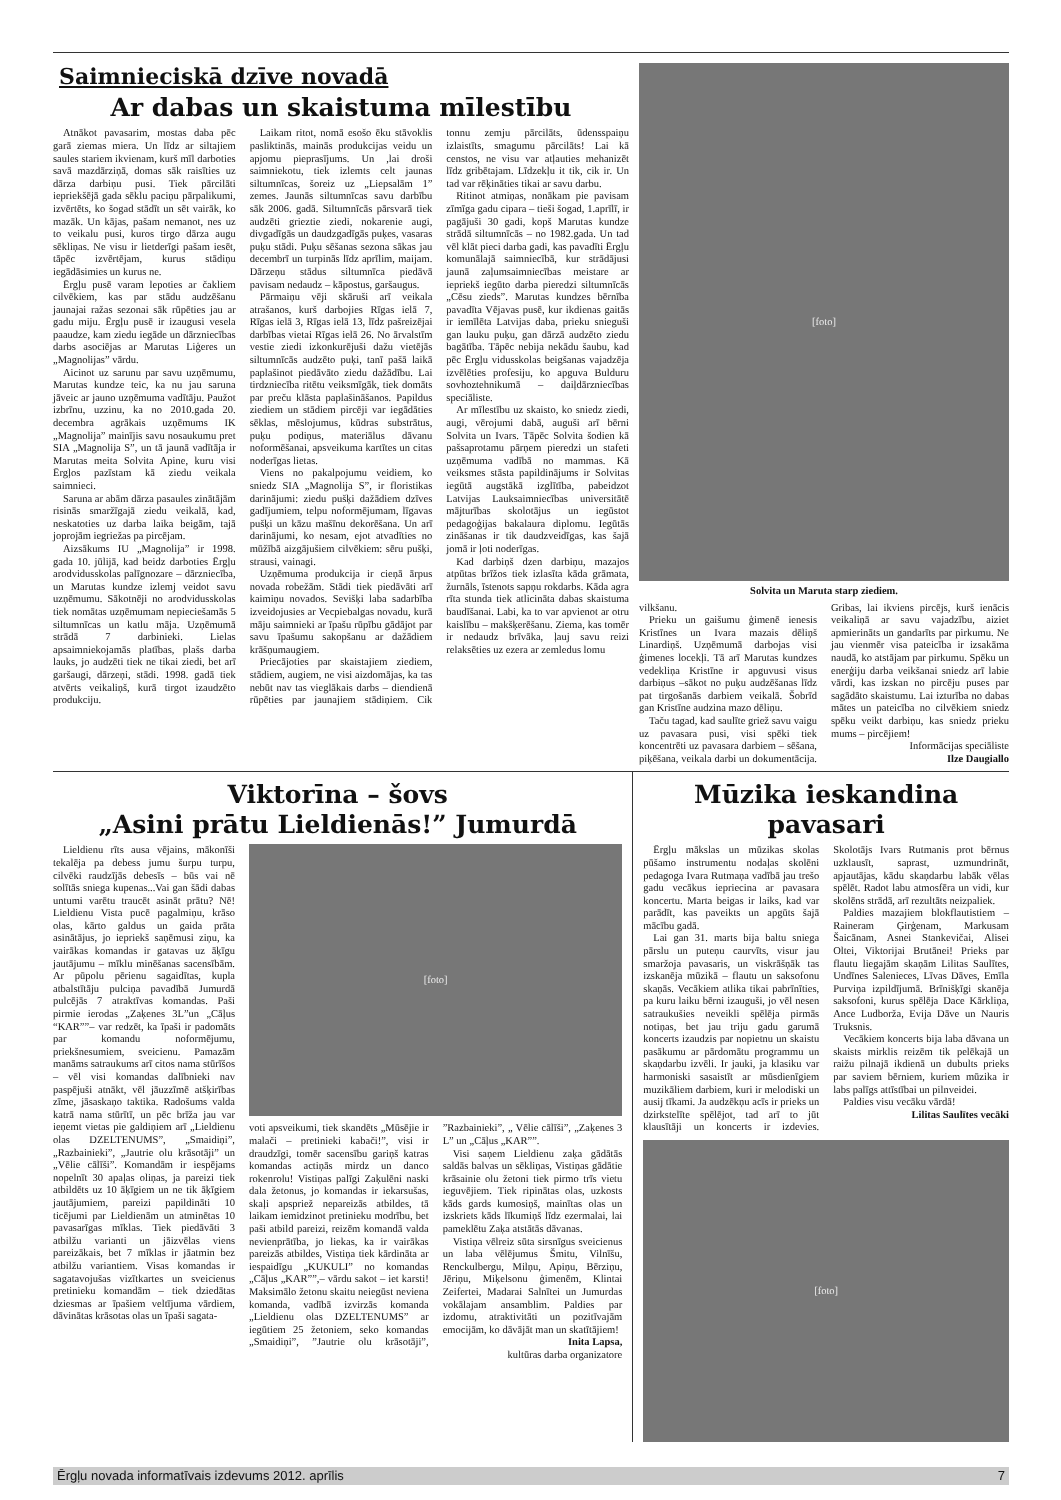Saimnieciskā dzīve novadā
Ar dabas un skaistuma mīlestību
Atnākot pavasarim, mostas daba pēc garā ziemas miera. Un līdz ar siltajiem saules stariem ikvienam, kurš mīl darboties savā mazdārziņā, domas sāk raisīties uz dārza darbiņu pusi. Tiek pārcilāti iepriekšējā gada sēklu paciņu pārpalikumi, izvērtēts, ko šogad stādīt un sēt vairāk, ko mazāk. Un kājas, pašam nemanot, nes uz to veikalu pusi, kuros tirgo dārza augu sēkliņas. Ne visu ir lietderīgi pašam iesēt, tāpēc izvērtējam, kurus stādiņu iegādāsimies un kurus ne.
Ērgļu pusē varam lepoties ar čakliem cilvēkiem, kas par stādu audzēšanu jaunajai ražas sezonai sāk rūpēties jau ar gadu miju. Ērgļu pusē ir izaugusi vesela paaudze, kam ziedu iegāde un dārzniecības darbs asociējas ar Marutas Liģeres un „Magnolijas” vārdu.
Aicinot uz sarunu par savu uzņēmumu, Marutas kundze teic, ka nu jau saruna jāveic ar jauno uzņēmuma vadītāju. Paužot izbrīnu, uzzinu, ka no 2010.gada 20. decembra agrākais uzņēmums IK „Magnolija” mainījis savu nosaukumu pret SIA „Magnolija S”, un tā jaunā vadītāja ir Marutas meita Solvita Apine, kuru visi Ērgļos pazīstam kā ziedu veikala saimnieci.
Saruna ar abām dārza pasaules zinātājām risinās smaržīgajā ziedu veikalā, kad, neskatoties uz darba laika beigām, tajā joprojām iegriežas pa pircējam.
Aizsākums IU „Magnolija” ir 1998. gada 10. jūlijā, kad beidz darboties Ērgļu arodvidusskolas palīgnozare – dārzniecība, un Marutas kundze izlemj veidot savu uzņēmumu. Sākotnēji no arodvidusskolas tiek nomātas uzņēmumam nepieciešamās 5 siltumnīcas un katlu māja. Uzņēmumā strādā 7 darbinieki. Lielas apsaimniekojamās platības, plašs darba lauks, jo audzēti tiek ne tikai ziedi, bet arī garšaugi, dārzeņi, stādi. 1998. gadā tiek atvērts veikaliņš, kurā tirgot izaudzēto produkciju.
Laikam ritot, nomā esošo ēku stāvoklis pasliktinās, mainās produkcijas veidu un apjomu pieprasījums. Un ,lai droši saimniekotu, tiek izlemts celt jaunas siltumnīcas, šoreiz uz „Liepsalām 1” zemes. Jaunās siltumnīcas savu darbību sāk 2006. gadā. Siltumnīcās pārsvarā tiek audzēti grieztie ziedi, nokarenie augi, divgadīgās un daudzgadīgās puķes, vasaras puķu stādi. Puķu sēšanas sezona sākas jau decembrī un turpinās līdz aprīlim, maijam. Dārzeņu stādus siltumnīca piedāvā pavisam nedaudz – kāpostus, garšaugus.
Pārmaiņu vēji skāruši arī veikala atrašanos, kurš darbojies Rīgas ielā 7, Rīgas ielā 3, Rīgas ielā 13, līdz pašreizējai darbības vietai Rīgas ielā 26. No ārvalstīm vestie ziedi izkonkurējuši dažu vietējās siltumnīcās audzēto puķi, tanī pašā laikā paplašinot piedāvāto ziedu dažādību. Lai tirdzniecība ritētu veiksmīgāk, tiek domāts par preču klāsta paplašināšanos. Papildus ziediem un stādiem pircēji var iegādāties sēklas, mēslojumus, kūdras substrātus, puķu podiņus, materiālus dāvanu noformēšanai, apsveikuma kartītes un citas noderīgas lietas.
Viens no pakalpojumu veidiem, ko sniedz SIA „Magnolija S”, ir floristikas darinājumi: ziedu pušķi dažādiem dzīves gadījumiem, telpu noformējumam, līgavas pušķi un kāzu mašīnu dekorēšana. Un arī darinājumi, ko nesam, ejot atvadīties no mūžībā aizgājušiem cilvēkiem: sēru pušķi, strausi, vainagi.
Uzņēmuma produkcija ir cieņā ārpus novada robežām. Stādi tiek piedāvāti arī kaimiņu novados. Sevišķi laba sadarbība izveidojusies ar Vecpiebalgas novadu, kurā māju saimnieki ar īpašu rūpību gādājot par savu īpašumu sakopšanu ar dažādiem krāšņumaugiem.
Priecājoties par skaistajiem ziediem, stādiem, augiem, ne visi aizdomājas, ka tas nebūt nav tas vieglākais darbs – diendienā rūpēties par jaunajiem stādiņiem. Cik tonnu zemju pārcilāts, ūdensspaiņu izlaistīts, smagumu pārcilāts! Lai kā censtos, ne visu var atļauties mehanizēt līdz gribētajam. Līdzekļu it tik, cik ir. Un tad var rēķināties tikai ar savu darbu.
Ritinot atmiņas, nonākam pie pavisam zīmīga gadu cipara – tieši šogad, 1.aprīlī, ir pagājuši 30 gadi, kopš Marutas kundze strādā siltumnīcās – no 1982.gada. Un tad vēl klāt pieci darba gadi, kas pavadīti Ērgļu komunālajā saimniecībā, kur strādājusi jaunā zaļumsaimniecības meistare ar iepriekš iegūto darba pieredzi siltumnīcās „Cēsu zieds”. Marutas kundzes bērnība pavadīta Vējavas pusē, kur ikdienas gaitās ir iemīlēta Latvijas daba, prieku snieguši gan lauku puķu, gan dārzā audzēto ziedu bagātība. Tāpēc nebija nekādu šaubu, kad pēc Ērgļu vidusskolas beigšanas vajadzēja izvēlēties profesiju, ko apguva Bulduru sovhoztehnikumā – daiļdārzniecības speciāliste.
Ar mīlestību uz skaisto, ko sniedz ziedi, augi, vērojumi dabā, auguši arī bērni Solvita un Ivars. Tāpēc Solvita šodien kā pašsaprotamu pārņem pieredzi un stafeti uzņēmuma vadībā no mammas. Kā veiksmes stāsta papildinājums ir Solvitas iegūtā augstākā izglītība, pabeidzot Latvijas Lauksaimniecības universitātē mājturības skolotājus un iegūstot pedagoģijas bakalaura diplomu. Iegūtās zināšanas ir tik daudzveidīgas, kas šajā jomā ir ļoti noderīgas.
Kad darbiņš dzen darbiņu, mazajos atpūtas brīžos tiek izlasīta kāda grāmata, žurnāls, īstenots sapņu rokdarbs. Kāda agra rīta stunda tiek atlicināta dabas skaistuma baudīšanai. Labi, ka to var apvienot ar otru kaislību – makšķerēšanu. Ziema, kas tomēr ir nedaudz brīvāka, ļauj savu reizi relaksēties uz ezera ar zemledus lomu
[foto]
Solvita un Maruta starp ziediem.
vilkšanu.
Prieku un gaišumu ģimenē ienesis Kristīnes un Ivara mazais dēliņš Linardiņš. Uzņēmumā darbojas visi ģimenes locekļi. Tā arī Marutas kundzes vedekliņa Kristīne ir apguvusi visus darbiņus –sākot no puķu audzēšanas līdz pat tirgošanās darbiem veikalā. Šobrīd gan Kristīne audzina mazo dēliņu.
Taču tagad, kad saulīte griež savu vaigu uz pavasara pusi, visi spēki tiek koncentrēti uz pavasara darbiem – sēšana, piķēšana, veikala darbi un dokumentācija. Gribas, lai ikviens pircējs, kurš ienācis veikaliņā ar savu vajadzību, aiziet apmierināts un gandarīts par pirkumu. Ne jau vienmēr visa pateicība ir izsakāma naudā, ko atstājam par pirkumu. Spēku un enerģiju darba veikšanai sniedz arī labie vārdi, kas izskan no pircēju puses par sagādāto skaistumu. Lai izturība no dabas mātes un pateicība no cilvēkiem sniedz spēku veikt darbiņu, kas sniedz prieku mums – pircējiem!
Informācijas speciāliste
Ilze Daugiallo
Viktorīna – šovs
„Asini prātu Lieldienās!” Jumurdā
Lieldienu rīts ausa vējains, mākonīši tekalēja pa debess jumu šurpu turpu, cilvēki raudzījās debesīs – būs vai nē solītās sniega kupenas...Vai gan šādi dabas untumi varētu traucēt asināt prātu? Nē! Lieldienu Vista pucē pagalmiņu, krāso olas, kārto galdus un gaida prāta asinātājus, jo iepriekš saņēmusi ziņu, ka vairākas komandas ir gatavas uz āķīgu jautājumu – mīklu minēšanas sacensībām. Ar pūpolu pērienu sagaidītas, kupla atbalstītāju pulciņa pavadībā Jumurdā pulcējās 7 atraktīvas komandas. Paši pirmie ierodas „Zaķenes 3L”un „Cāļus “KAR””– var redzēt, ka īpaši ir padomāts par komandu noformējumu, priekšnesumiem, sveicienu. Pamazām manāms satraukums arī citos nama stūrīšos – vēl visi komandas dalībnieki nav paspējuši atnākt, vēl jāuzzīmē atšķirības zīme, jāsaskaņo taktika. Radošums valda katrā nama stūrītī, un pēc brīža jau var ieņemt vietas pie galdiņiem arī „Lieldienu olas DZELTENUMS”, „Smaidiņi”, „Razbainieki”, „Jautrie olu krāsotāji” un „Vēlie cālīši”. Komandām ir iespējams nopelnīt 30 apaļas oliņas, ja pareizi tiek atbildēts uz 10 āķīgiem un ne tik āķīgiem jautājumiem, pareizi papildināti 10 ticējumi par Lieldienām un atminētas 10 pavasarīgas mīklas. Tiek piedāvāti 3 atbilžu varianti un jāizvēlas viens pareizākais, bet 7 mīklas ir jāatmin bez atbilžu variantiem. Visas komandas ir sagatavojušas vizītkartes un sveicienus pretinieku komandām – tiek dziedātas dziesmas ar īpašiem veltījuma vārdiem, dāvinātas krāsotas olas un īpaši sagata-
[foto]
voti apsveikumi, tiek skandēts „Mūsējie ir malači – pretinieki kabači!”, visi ir draudzīgi, tomēr sacensību gariņš katras komandas actiņās mirdz un danco rokenrolu! Vistiņas palīgi Zaķulēni naski dala žetonus, jo komandas ir iekarsušas, skaļi apspriež nepareizās atbildes, tā laikam iemidzinot pretinieku modrību, bet paši atbild pareizi, reizēm komandā valda nevienprātība, jo liekas, ka ir vairākas pareizās atbildes, Vistiņa tiek kārdināta ar iespaidīgu „KUKULI” no komandas „Cāļus „KAR””,– vārdu sakot – iet karsti! Maksimālo žetonu skaitu neiegūst neviena komanda, vadībā izvirzās komanda „Lieldienu olas DZELTENUMS” ar iegūtiem 25 žetoniem, seko komandas „Smaidiņi”, ”Jautrie olu krāsotāji”, ”Razbainieki”, „ Vēlie cālīši”, „Zaķenes 3 L” un „Cāļus „KAR””.
Visi saņem Lieldienu zaķa gādātās saldās balvas un sēkliņas, Vistiņas gādātie krāsainie olu žetoni tiek pirmo trīs vietu ieguvējiem. Tiek ripinātas olas, uzkosts kāds gards kumosiņš, mainītas olas un izskriets kāds līkumiņš līdz ezermalai, lai pameklētu Zaķa atstātās dāvanas.
Vistiņa vēlreiz sūta sirsnīgus sveicienus un laba vēlējumus Šmitu, Vilnīšu, Renckulbergu, Milņu, Apiņu, Bērziņu, Jēriņu, Miķelsonu ģimenēm, Klintai Zeifertei, Madarai Salnītei un Jumurdas vokālajam ansamblim. Paldies par izdomu, atraktivitāti un pozitīvajām emocijām, ko dāvājāt man un skatītājiem!
Inita Lapsa,
kultūras darba organizatore
Mūzika ieskandina pavasari
Ērgļu mākslas un mūzikas skolas pūšamo instrumentu nodaļas skolēni pedagoga Ivara Rutmaņa vadībā jau trešo gadu vecākus iepriecina ar pavasara koncertu. Marta beigas ir laiks, kad var parādīt, kas paveikts un apgūts šajā mācību gadā.
Lai gan 31. marts bija baltu sniega pārslu un puteņu caurvīts, visur jau smaržoja pavasaris, un viskrāšņāk tas izskanēja mūzikā – flautu un saksofonu skaņās. Vecākiem atlika tikai pabrīnīties, pa kuru laiku bērni izauguši, jo vēl nesen satraukušies neveikli spēlēja pirmās notiņas, bet jau triju gadu garumā koncerts izaudzis par nopietnu un skaistu pasākumu ar pārdomātu programmu un skaņdarbu izvēli. Ir jauki, ja klasiku var harmoniski sasaistīt ar mūsdienīgiem muzikāliem darbiem, kuri ir melodiski un ausij tīkami. Ja audzēkņu acīs ir prieks un dzirkstelīte spēlējot, tad arī to jūt klausītāji un koncerts ir izdevies. Skolotājs Ivars Rutmanis prot bērnus uzklausīt, saprast, uzmundrināt, apjautājas, kādu skaņdarbu labāk vēlas spēlēt. Radot labu atmosfēra un vidi, kur skolēns strādā, arī rezultāts neizpaliek.
Paldies mazajiem blokflautistiem – Raineram Ģirģenam, Markusam Šaicānam, Asnei Stankevičai, Alisei Oltei, Viktorijai Brutānei! Prieks par flautu liegajām skaņām Lilitas Saulītes, Undīnes Salenieces, Līvas Dāves, Emīla Purviņa izpildījumā. Brīnišķīgi skanēja saksofoni, kurus spēlēja Dace Kārkliņa, Ance Ludborža, Evija Dāve un Nauris Truksnis.
Vecākiem koncerts bija laba dāvana un skaists mirklis reizēm tik pelēkajā un raižu pilnajā ikdienā un dubults prieks par saviem bērniem, kuriem mūzika ir labs palīgs attīstībai un pilnveidei.
Paldies visu vecāku vārdā!
Lilitas Saulītes vecāki
[foto]
Ērgļu novada informatīvais izdevums 2012. aprīlis 7